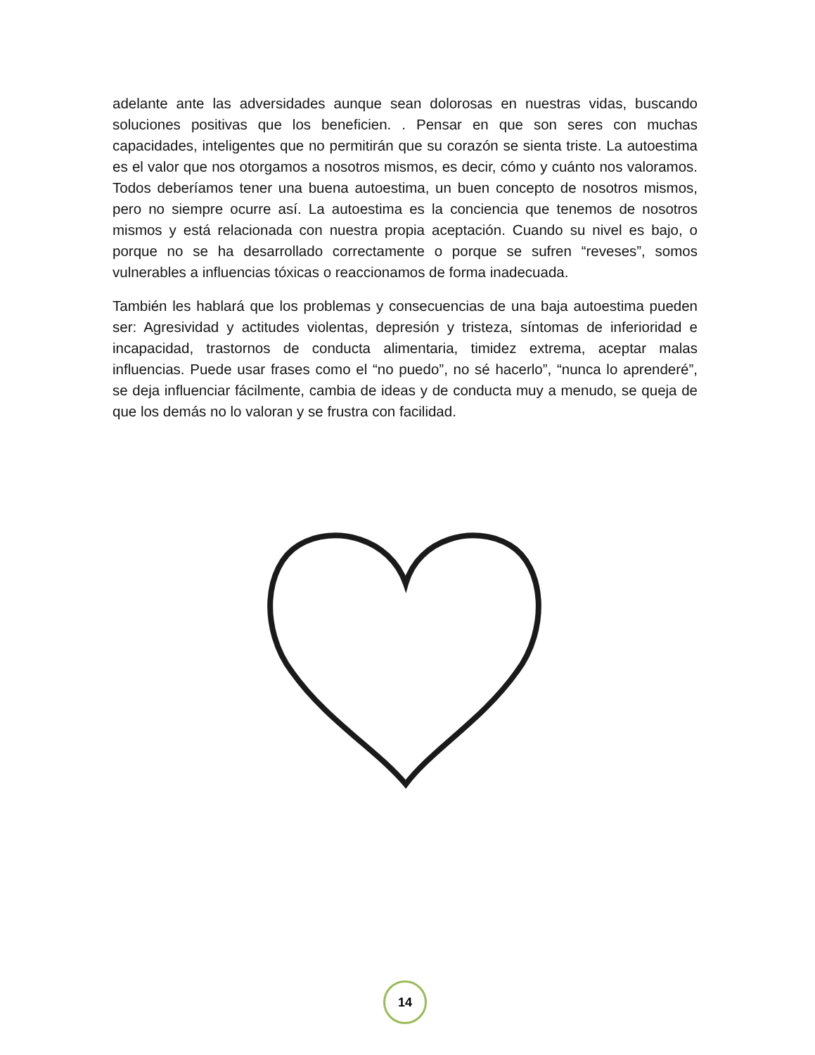adelante ante las adversidades aunque sean dolorosas en nuestras vidas, buscando soluciones positivas que los beneficien. . Pensar en que son seres con muchas capacidades, inteligentes que no permitirán que su corazón se sienta triste. La autoestima es el valor que nos otorgamos a nosotros mismos, es decir, cómo y cuánto nos valoramos. Todos deberíamos tener una buena autoestima, un buen concepto de nosotros mismos, pero no siempre ocurre así. La autoestima es la conciencia que tenemos de nosotros mismos y está relacionada con nuestra propia aceptación. Cuando su nivel es bajo, o porque no se ha desarrollado correctamente o porque se sufren “reveses”, somos vulnerables a influencias tóxicas o reaccionamos de forma inadecuada.
También les hablará que los problemas y consecuencias de una baja autoestima pueden ser: Agresividad y actitudes violentas, depresión y tristeza, síntomas de inferioridad e incapacidad, trastornos de conducta alimentaria, timidez extrema, aceptar malas influencias. Puede usar frases como el “no puedo”, no sé hacerlo”, “nunca lo aprenderé”, se deja influenciar fácilmente, cambia de ideas y de conducta muy a menudo, se queja de que los demás no lo valoran y se frustra con facilidad.
14